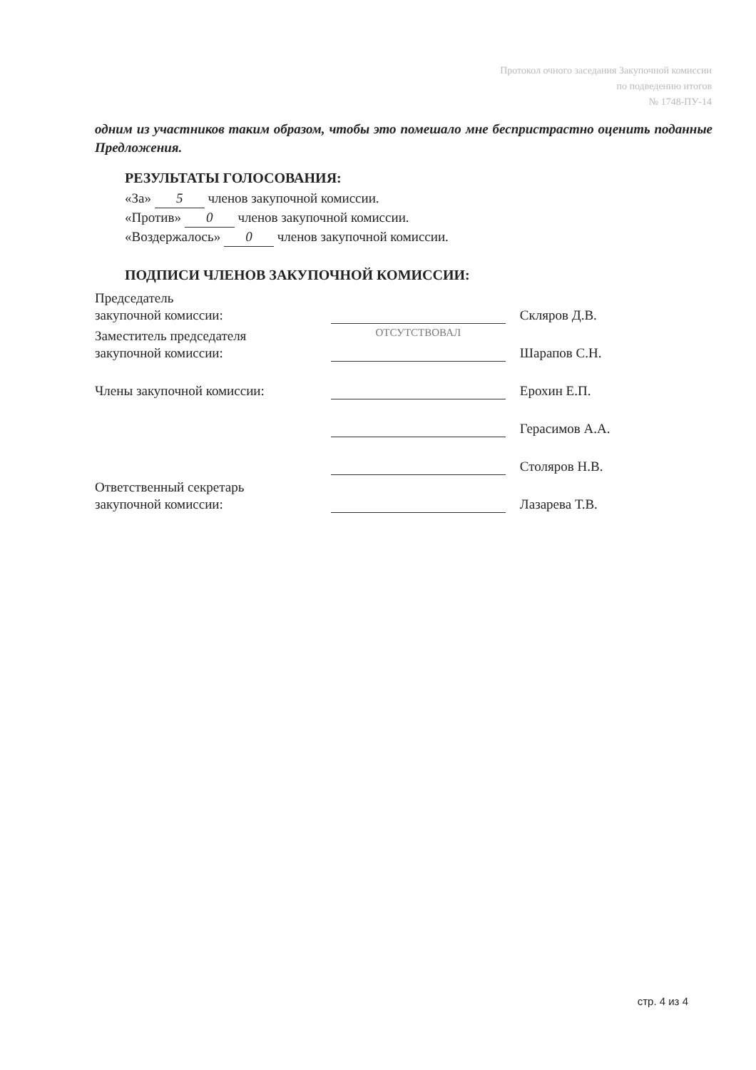Протокол очного заседания Закупочной комиссии
по подведению итогов
№ 1748-ПУ-14
одним из участников таким образом, чтобы это помешало мне беспристрастно оценить поданные Предложения.
РЕЗУЛЬТАТЫ ГОЛОСОВАНИЯ:
«За» 5 членов закупочной комиссии.
«Против» 0 членов закупочной комиссии.
«Воздержалось» 0 членов закупочной комиссии.
ПОДПИСИ ЧЛЕНОВ ЗАКУПОЧНОЙ КОМИССИИ:
| Председатель закупочной комиссии: | | Скляров Д.В. |
| Заместитель председателя закупочной комиссии: | ОТСУТСТВОВАЛ | Шарапов С.Н. |
| Члены закупочной комиссии: | | Ерохин Е.П. |
| | | Герасимов А.А. |
| | | Столяров Н.В. |
| Ответственный секретарь закупочной комиссии: | | Лазарева Т.В. |
стр. 4 из 4